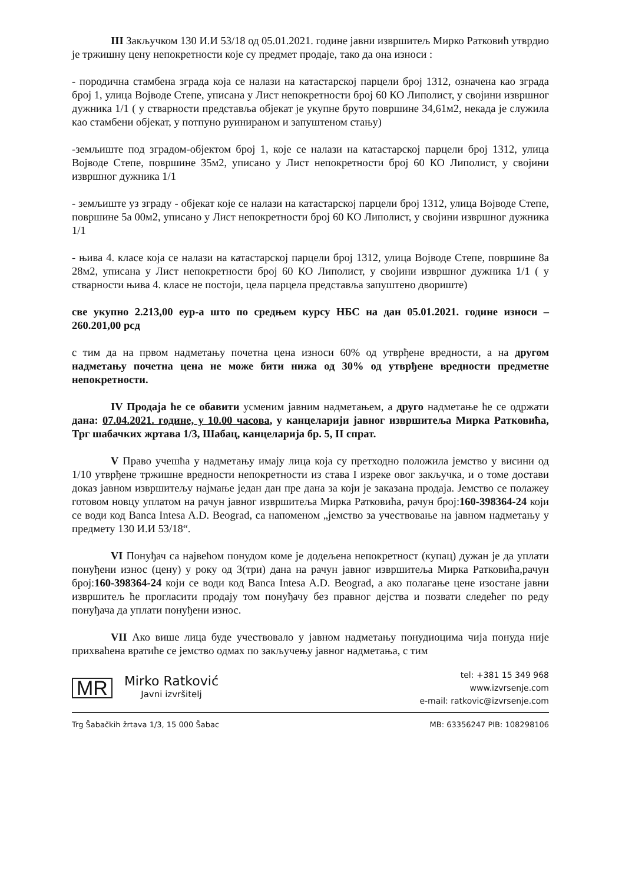III Закључком 130 И.И 53/18 од 05.01.2021. године јавни извршитељ Мирко Ратковић утврдио је тржишну цену непокретности које су предмет продаје, тако да она износи :
- породична стамбена зграда која се налази на катастарској парцели број 1312, означена као зграда број 1, улица Војводе Степе, уписана у Лист непокретности број 60 КО Липолист, у својини извршног дужника 1/1 ( у стварности представља објекат је укупне бруто површине 34,61м2, некада је служила као стамбени објекат, у потпуно руинираном и запуштеном стању)
-земљиште под зградом-објектом број 1, које се налази на катастарској парцели број 1312, улица Војводе Степе, површине 35м2, уписано у Лист непокретности број 60 КО Липолист, у својини извршног дужника 1/1
- земљиште уз зграду - објекат које се налази на катастарској парцели број 1312, улица Војводе Степе, површине 5а 00м2, уписано у Лист непокретности број 60 КО Липолист, у својини извршног дужника 1/1
- њива 4. класе која се налази на катастарској парцели број 1312, улица Војводе Степе, површине 8а 28м2, уписана у Лист непокретности број 60 КО Липолист, у својини извршног дужника 1/1 ( у стварности њива 4. класе не постоји, цела парцела представља запуштено двориште)
све укупно 2.213,00 еур-а што по средњем курсу НБС на дан 05.01.2021. године износи – 260.201,00 рсд
с тим да на првом надметању почетна цена износи 60% од утврђене вредности, а на другом надметању почетна цена не може бити нижа од 30% од утврђене вредности предметне непокретности.
IV Продаја ће се обавити усменим јавним надметањем, а друго надметање ће се одржати дана: 07.04.2021. године, у 10.00 часова, у канцеларији јавног извршитеља Мирка Ратковића, Трг шабачких жртава 1/3, Шабац, канцеларија бр. 5, II спрат.
V Право учешћа у надметању имају лица која су претходно положила јемство у висини од 1/10 утврђене тржишне вредности непокретности из става I изреке овог закључка, и о томе достави доказ јавном извршитељу најмање један дан пре дана за који је заказана продаја. Јемство се полажеу готовом новцу уплатом на рачун јавног извршитеља Мирка Ратковића, рачун број:160-398364-24 који се води код Banca Intesa A.D. Beograd, са напоменом „јемство за учествовање на јавном надметању у предмету 130 И.И 53/18“.
VI Понуђач са највећом понудом коме је додељена непокретност (купац) дужан је да уплати понуђени износ (цену) у року од 3(три) дана на рачун јавног извршитеља Мирка Ратковића,рачун број:160-398364-24 који се води код Banca Intesa A.D. Beograd, а ако полагање цене изостане јавни извршитељ ће прогласити продају том понуђачу без правног дејства и позвати следећег по реду понуђача да уплати понуђени износ.
VII Ако више лица буде учествовало у јавном надметању понудиоцима чија понуда није прихваћена вратиће се јемство одмах по закључењу јавног надметања, с тим
MR
Mirko Ratković
Javni izvršitelj
tel: +381 15 349 968
www.izvrsenje.com
e-mail: ratkovic@izvrsenje.com
Trg Šabačkih žrtava 1/3, 15 000 Šabac MB: 63356247 PIB: 108298106